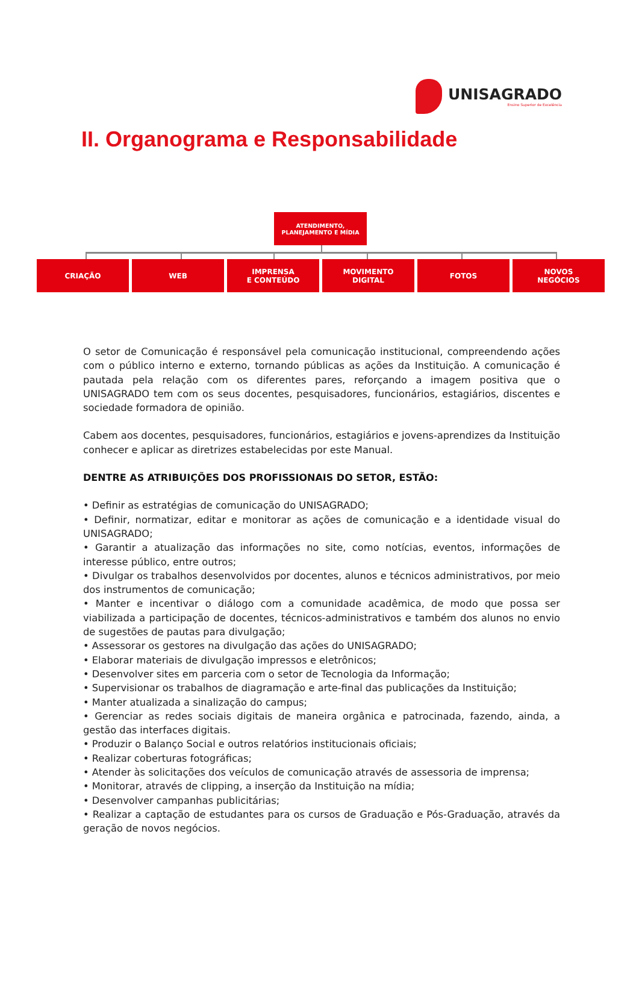UNISAGRADO
Ensino Superior de Excelência
II. Organograma e Responsabilidade
ATENDIMENTO,
PLANEJAMENTO E MÍDIA
CRIAÇÃO WEB IMPRENSA
E CONTEÚDO
MOVIMENTO
DIGITAL
FOTOS NOVOS
NEGÓCIOS
O setor de Comunicação é responsável pela comunicação institucional, compreendendo ações com o público interno e externo, tornando públicas as ações da Instituição. A comunicação é pautada pela relação com os diferentes pares, reforçando a imagem positiva que o UNISAGRADO tem com os seus docentes, pesquisadores, funcionários, estagiários, discentes e sociedade formadora de opinião.
Cabem aos docentes, pesquisadores, funcionários, estagiários e jovens-aprendizes da Instituição conhecer e aplicar as diretrizes estabelecidas por este Manual.
DENTRE AS ATRIBUIÇÕES DOS PROFISSIONAIS DO SETOR, ESTÃO:
• Definir as estratégias de comunicação do UNISAGRADO;
• Definir, normatizar, editar e monitorar as ações de comunicação e a identidade visual do UNISAGRADO;
• Garantir a atualização das informações no site, como notícias, eventos, informações de interesse público, entre outros;
• Divulgar os trabalhos desenvolvidos por docentes, alunos e técnicos administrativos, por meio dos instrumentos de comunicação;
• Manter e incentivar o diálogo com a comunidade acadêmica, de modo que possa ser viabilizada a participação de docentes, técnicos-administrativos e também dos alunos no envio de sugestões de pautas para divulgação;
• Assessorar os gestores na divulgação das ações do UNISAGRADO;
• Elaborar materiais de divulgação impressos e eletrônicos;
• Desenvolver sites em parceria com o setor de Tecnologia da Informação;
• Supervisionar os trabalhos de diagramação e arte-final das publicações da Instituição;
• Manter atualizada a sinalização do campus;
• Gerenciar as redes sociais digitais de maneira orgânica e patrocinada, fazendo, ainda, a gestão das interfaces digitais.
• Produzir o Balanço Social e outros relatórios institucionais oficiais;
• Realizar coberturas fotográficas;
• Atender às solicitações dos veículos de comunicação através de assessoria de imprensa;
• Monitorar, através de clipping, a inserção da Instituição na mídia;
• Desenvolver campanhas publicitárias;
• Realizar a captação de estudantes para os cursos de Graduação e Pós-Graduação, através da geração de novos negócios.